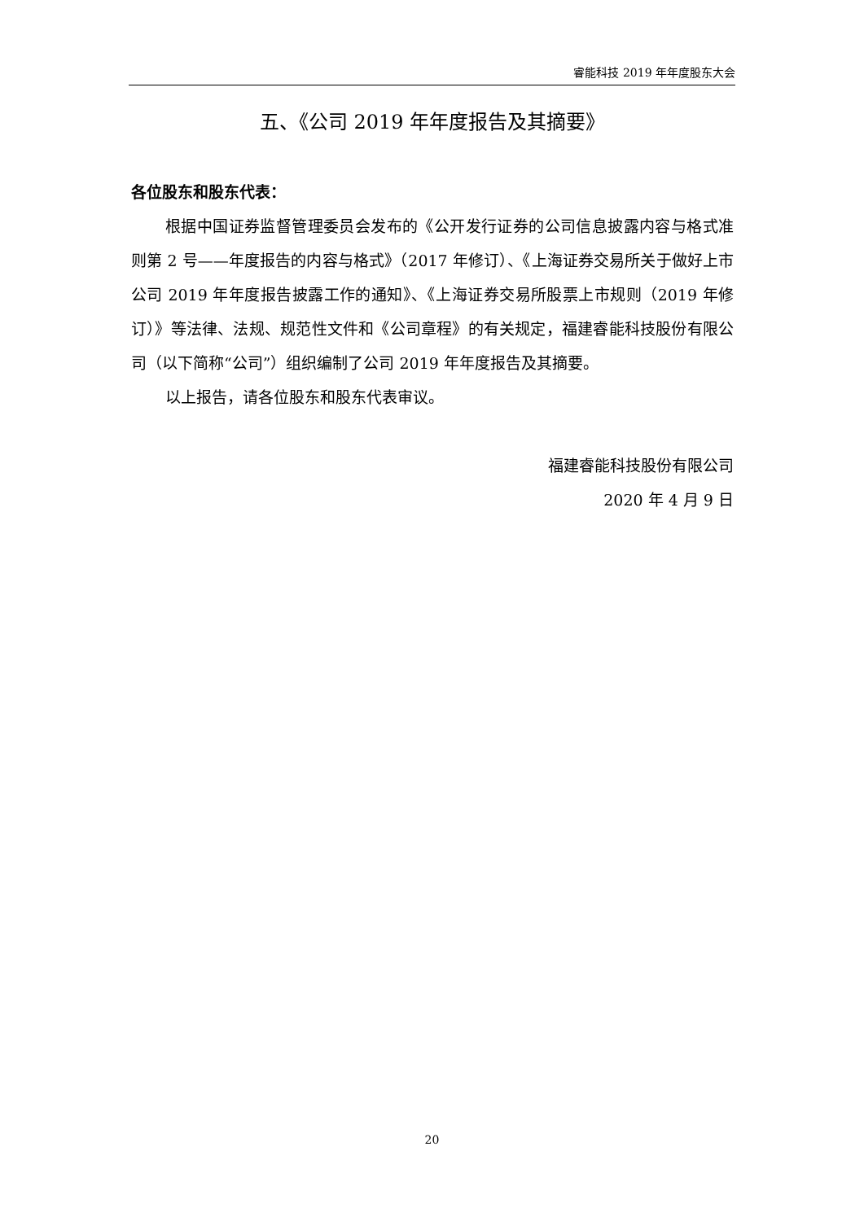睿能科技 2019 年年度股东大会
五、《公司 2019 年年度报告及其摘要》
各位股东和股东代表：
根据中国证券监督管理委员会发布的《公开发行证券的公司信息披露内容与格式准则第 2 号——年度报告的内容与格式》（2017 年修订）、《上海证券交易所关于做好上市公司 2019 年年度报告披露工作的通知》、《上海证券交易所股票上市规则（2019 年修订）》等法律、法规、规范性文件和《公司章程》的有关规定，福建睿能科技股份有限公司（以下简称“公司”）组织编制了公司 2019 年年度报告及其摘要。
以上报告，请各位股东和股东代表审议。
福建睿能科技股份有限公司
2020 年 4 月 9 日
20